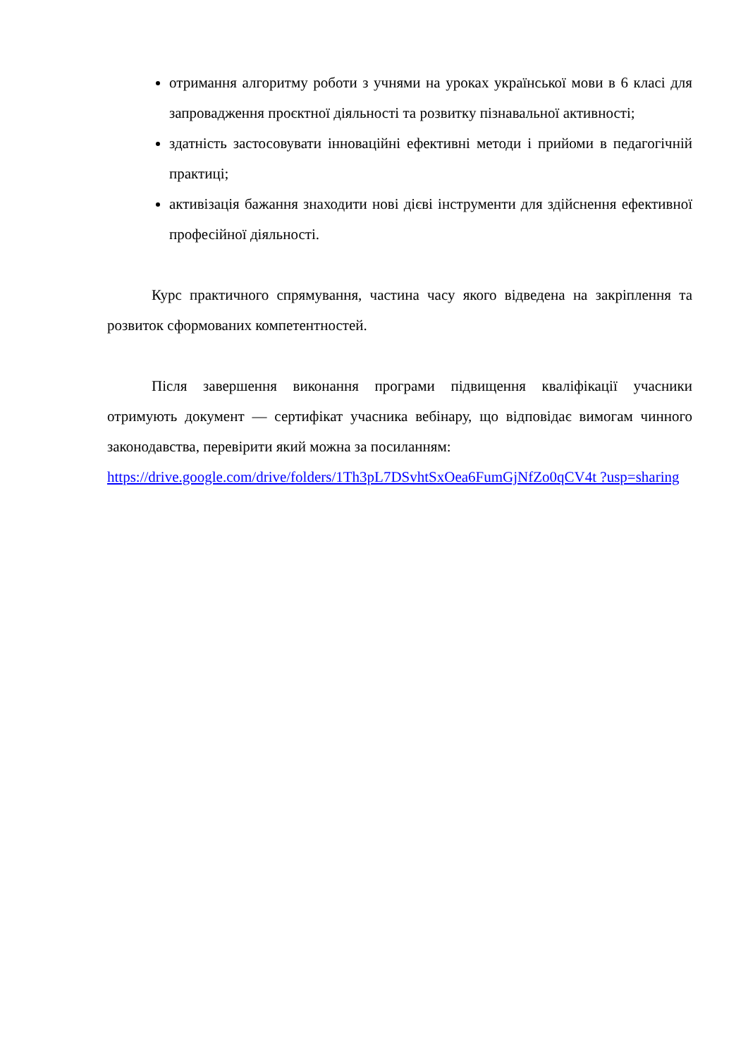отримання алгоритму роботи з учнями на уроках української мови в 6 класі для запровадження проєктної діяльності та розвитку пізнавальної активності;
здатність застосовувати інноваційні ефективні методи і прийоми в педагогічній практиці;
активізація бажання знаходити нові дієві інструменти для здійснення ефективної професійної діяльності.
Курс практичного спрямування, частина часу якого відведена на закріплення та розвиток сформованих компетентностей.
Після завершення виконання програми підвищення кваліфікації учасники отримують документ — сертифікат учасника вебінару, що відповідає вимогам чинного законодавства, перевірити який можна за посиланням:
https://drive.google.com/drive/folders/1Th3pL7DSvhtSxOea6FumGjNfZo0qCV4t ?usp=sharing